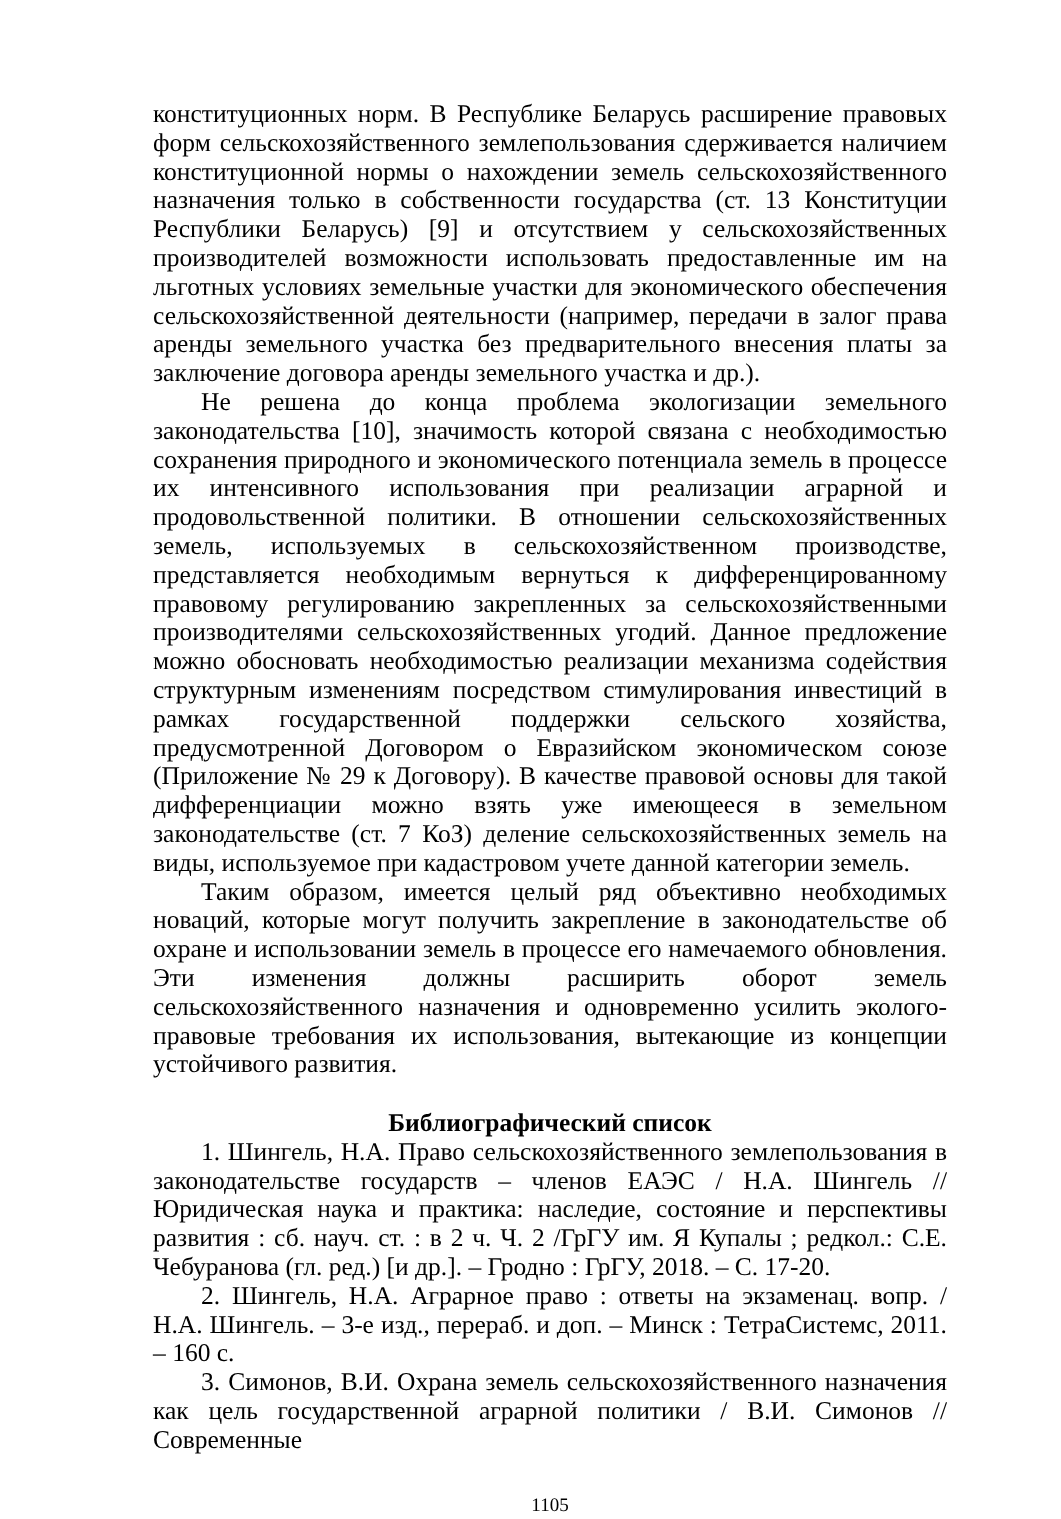конституционных норм. В Республике Беларусь расширение правовых форм сельскохозяйственного землепользования сдерживается наличием конституционной нормы о нахождении земель сельскохозяйственного назначения только в собственности государства (ст. 13 Конституции Республики Беларусь) [9] и отсутствием у сельскохозяйственных производителей возможности использовать предоставленные им на льготных условиях земельные участки для экономического обеспечения сельскохозяйственной деятельности (например, передачи в залог права аренды земельного участка без предварительного внесения платы за заключение договора аренды земельного участка и др.).
Не решена до конца проблема экологизации земельного законодательства [10], значимость которой связана с необходимостью сохранения природного и экономического потенциала земель в процессе их интенсивного использования при реализации аграрной и продовольственной политики. В отношении сельскохозяйственных земель, используемых в сельскохозяйственном производстве, представляется необходимым вернуться к дифференцированному правовому регулированию закрепленных за сельскохозяйственными производителями сельскохозяйственных угодий. Данное предложение можно обосновать необходимостью реализации механизма содействия структурным изменениям посредством стимулирования инвестиций в рамках государственной поддержки сельского хозяйства, предусмотренной Договором о Евразийском экономическом союзе (Приложение № 29 к Договору). В качестве правовой основы для такой дифференциации можно взять уже имеющееся в земельном законодательстве (ст. 7 КоЗ) деление сельскохозяйственных земель на виды, используемое при кадастровом учете данной категории земель.
Таким образом, имеется целый ряд объективно необходимых новаций, которые могут получить закрепление в законодательстве об охране и использовании земель в процессе его намечаемого обновления. Эти изменения должны расширить оборот земель сельскохозяйственного назначения и одновременно усилить эколого-правовые требования их использования, вытекающие из концепции устойчивого развития.
Библиографический список
1. Шингель, Н.А. Право сельскохозяйственного землепользования в законодательстве государств – членов ЕАЭС / Н.А. Шингель // Юридическая наука и практика: наследие, состояние и перспективы развития : сб. науч. ст. : в 2 ч. Ч. 2 /ГрГУ им. Я Купалы ; редкол.: С.Е. Чебуранова (гл. ред.) [и др.]. – Гродно : ГрГУ, 2018. – С. 17-20.
2. Шингель, Н.А. Аграрное право : ответы на экзаменац. вопр. / Н.А. Шингель. – 3-е изд., перераб. и доп. – Минск : ТетраСистемс, 2011. – 160 с.
3. Симонов, В.И. Охрана земель сельскохозяйственного назначения как цель государственной аграрной политики / В.И. Симонов // Современные
1105